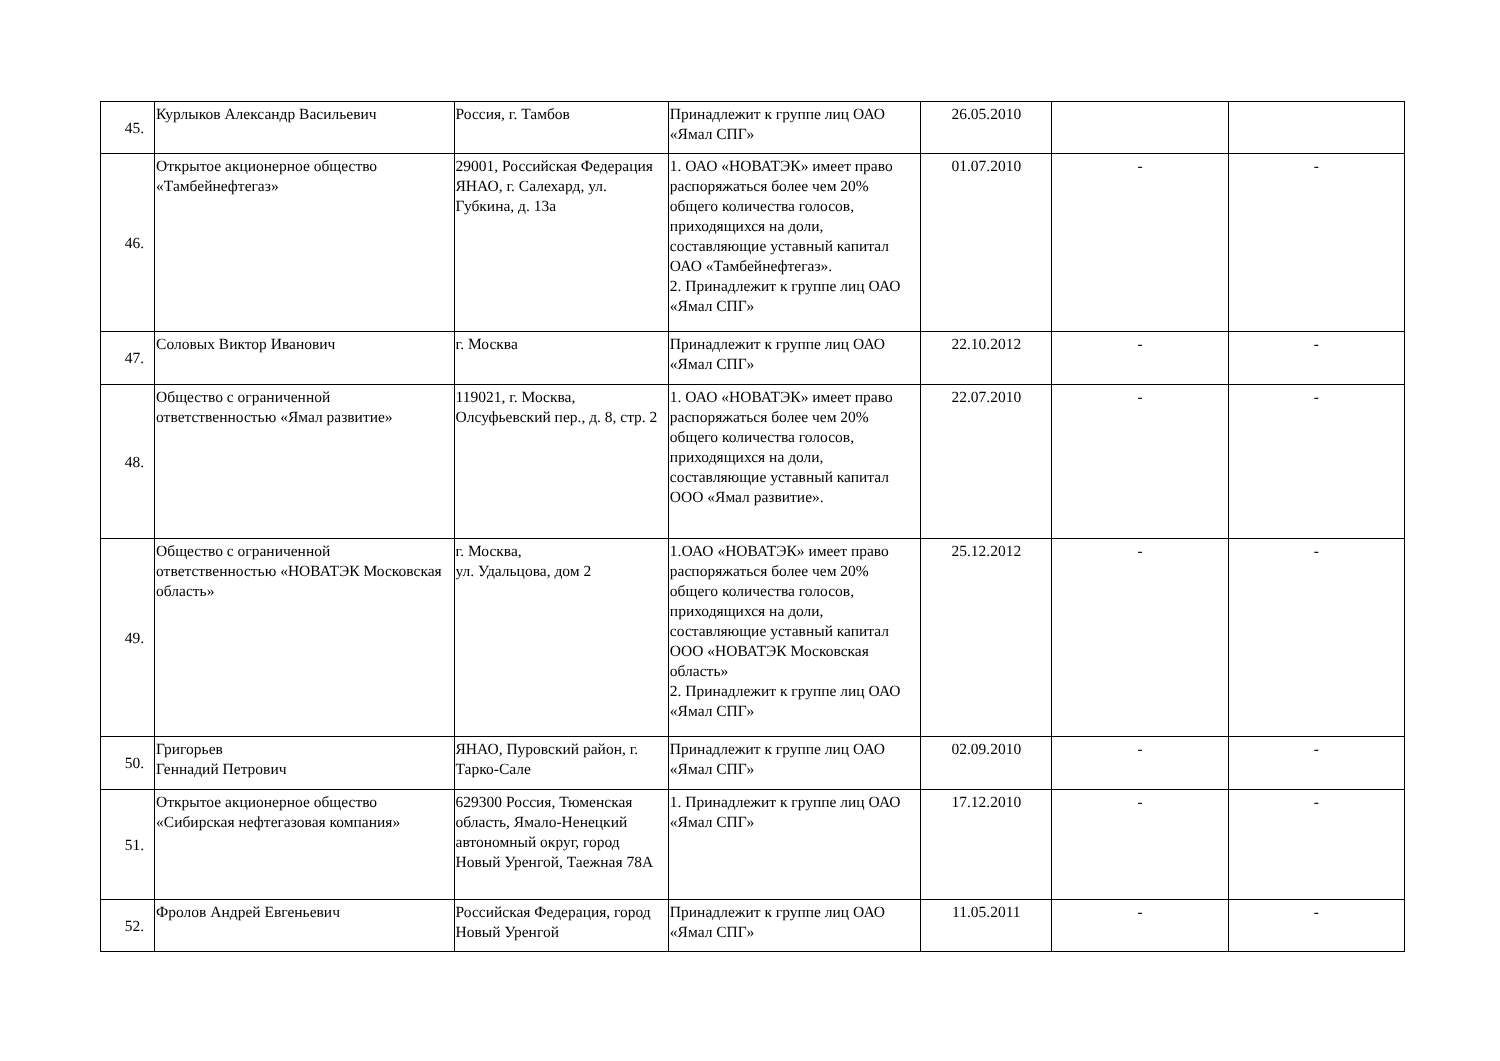| 45. | Курлыков Александр Васильевич | Россия, г. Тамбов | Принадлежит к группе лиц ОАО «Ямал СПГ» | 26.05.2010 | | |
| 46. | Открытое акционерное общество «Тамбейнефтегаз» | 29001, Российская Федерация ЯНАО, г. Салехард, ул. Губкина, д. 13а | 1. ОАО «НОВАТЭК» имеет право распоряжаться более чем 20% общего количества голосов, приходящихся на доли, составляющие уставный капитал ОАО «Тамбейнефтегаз». 2. Принадлежит к группе лиц ОАО «Ямал СПГ» | 01.07.2010 | - | - |
| 47. | Соловых Виктор Иванович | г. Москва | Принадлежит к группе лиц ОАО «Ямал СПГ» | 22.10.2012 | - | - |
| 48. | Общество с ограниченной ответственностью «Ямал развитие» | 119021, г. Москва, Олсуфьевский пер., д. 8, стр. 2 | 1. ОАО «НОВАТЭК» имеет право распоряжаться более чем 20% общего количества голосов, приходящихся на доли, составляющие уставный капитал ООО «Ямал развитие». | 22.07.2010 | - | - |
| 49. | Общество с ограниченной ответственностью «НОВАТЭК Московская область» | г. Москва, ул. Удальцова, дом 2 | 1.ОАО «НОВАТЭК» имеет право распоряжаться более чем 20% общего количества голосов, приходящихся на доли, составляющие уставный капитал ООО «НОВАТЭК Московская область» 2. Принадлежит к группе лиц ОАО «Ямал СПГ» | 25.12.2012 | - | - |
| 50. | Григорьев Геннадий Петрович | ЯНАО, Пуровский район, г. Тарко-Сале | Принадлежит к группе лиц ОАО «Ямал СПГ» | 02.09.2010 | - | - |
| 51. | Открытое акционерное общество «Сибирская нефтегазовая компания» | 629300 Россия, Тюменская область, Ямало-Ненецкий автономный округ, город Новый Уренгой, Таежная 78А | 1. Принадлежит к группе лиц ОАО «Ямал СПГ» | 17.12.2010 | - | - |
| 52. | Фролов Андрей Евгеньевич | Российская Федерация, город Новый Уренгой | Принадлежит к группе лиц ОАО «Ямал СПГ» | 11.05.2011 | - | - |